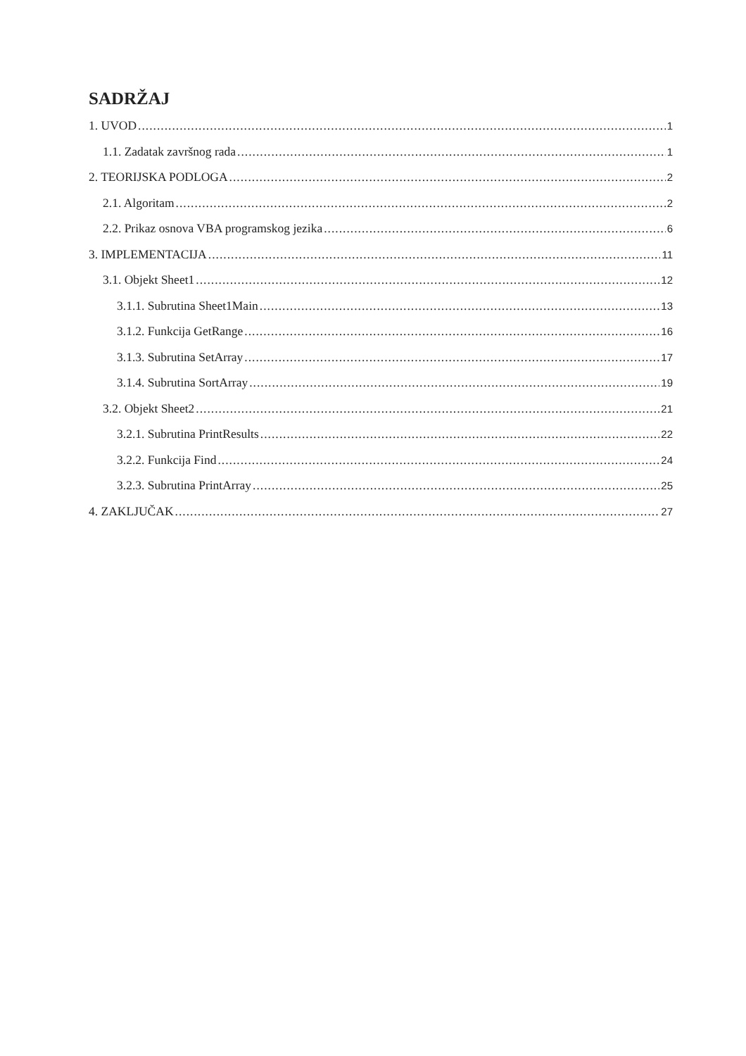SADRŽAJ
1. UVOD 1
1.1. Zadatak završnog rada 1
2. TEORIJSKA PODLOGA 2
2.1. Algoritam 2
2.2. Prikaz osnova VBA programskog jezika 6
3. IMPLEMENTACIJA 11
3.1. Objekt Sheet1 12
3.1.1. Subrutina Sheet1Main 13
3.1.2. Funkcija GetRange 16
3.1.3. Subrutina SetArray 17
3.1.4. Subrutina SortArray 19
3.2. Objekt Sheet2 21
3.2.1. Subrutina PrintResults 22
3.2.2. Funkcija Find 24
3.2.3. Subrutina PrintArray 25
4. ZAKLJUČAK 27